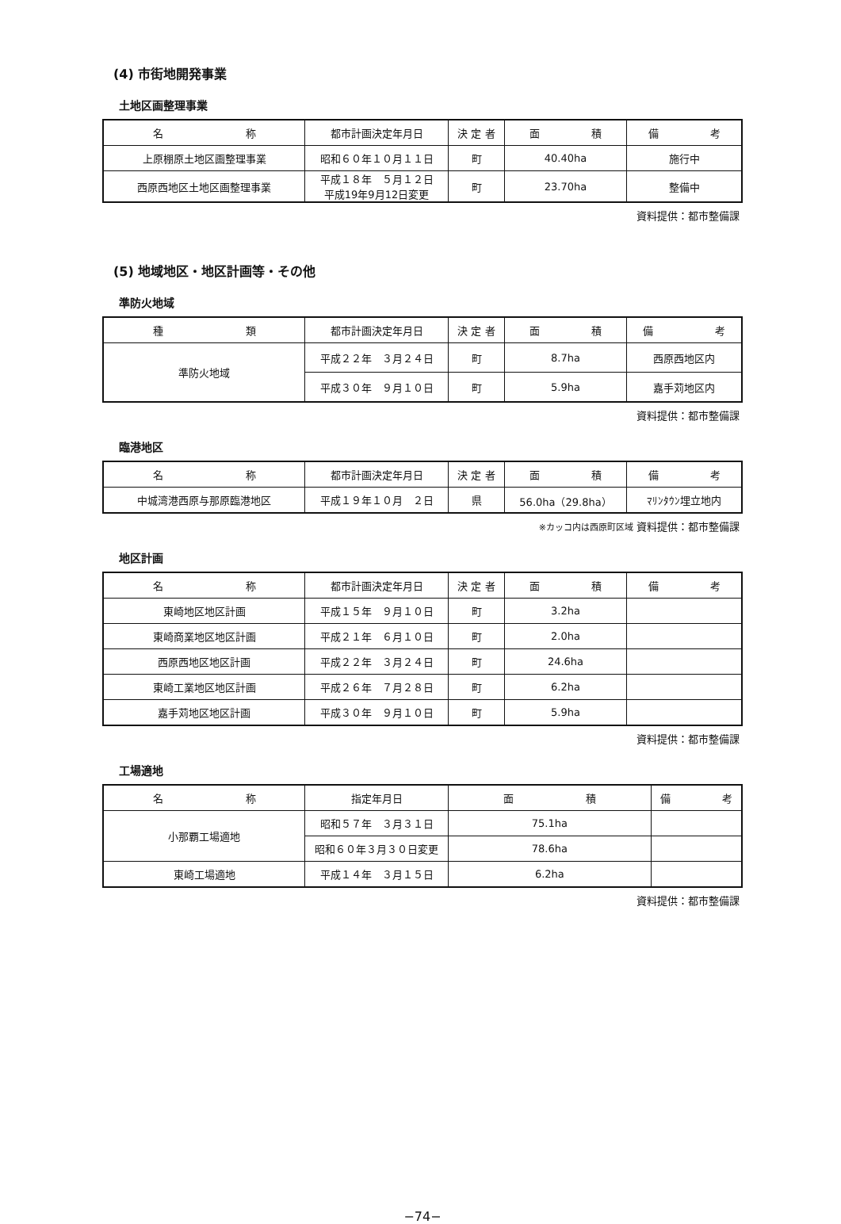(4) 市街地開発事業
土地区画整理事業
| 名 称 | 都市計画決定年月日 | 決 定 者 | 面 積 | 備 考 |
| --- | --- | --- | --- | --- |
| 上原棚原土地区画整理事業 | 昭和６０年１０月１１日 | 町 | 40.40ha | 施行中 |
| 西原西地区土地区画整理事業 | 平成１８年 ５月１２日 平成19年9月12日変更 | 町 | 23.70ha | 整備中 |
資料提供：都市整備課
(5) 地域地区・地区計画等・その他
準防火地域
| 種 類 | 都市計画決定年月日 | 決 定 者 | 面 積 | 備 考 |
| --- | --- | --- | --- | --- |
| 準防火地域 | 平成２２年 ３月２４日 | 町 | 8.7ha | 西原西地区内 |
| | 平成３０年 ９月１０日 | 町 | 5.9ha | 嘉手苅地区内 |
資料提供：都市整備課
臨港地区
| 名 称 | 都市計画決定年月日 | 決 定 者 | 面 積 | 備 考 |
| --- | --- | --- | --- | --- |
| 中城湾港西原与那原臨港地区 | 平成１９年１０月 ２日 | 県 | 56.0ha（29.8ha） | ﾏﾘﾝﾀｳﾝ埋立地内 |
※カッコ内は西原町区域 資料提供：都市整備課
地区計画
| 名 称 | 都市計画決定年月日 | 決 定 者 | 面 積 | 備 考 |
| --- | --- | --- | --- | --- |
| 東崎地区地区計画 | 平成１５年 ９月１０日 | 町 | 3.2ha | |
| 東崎商業地区地区計画 | 平成２１年 ６月１０日 | 町 | 2.0ha | |
| 西原西地区地区計画 | 平成２２年 ３月２４日 | 町 | 24.6ha | |
| 東崎工業地区地区計画 | 平成２６年 ７月２８日 | 町 | 6.2ha | |
| 嘉手苅地区地区計画 | 平成３０年 ９月１０日 | 町 | 5.9ha | |
資料提供：都市整備課
工場適地
| 名 称 | 指定年月日 | 面 積 | 備 考 |
| --- | --- | --- | --- |
| 小那覇工場適地 | 昭和５７年 ３月３１日 | 75.1ha | |
| | 昭和６０年３月３０日変更 | 78.6ha | |
| 東崎工場適地 | 平成１４年 ３月１５日 | 6.2ha | |
資料提供：都市整備課
−74−